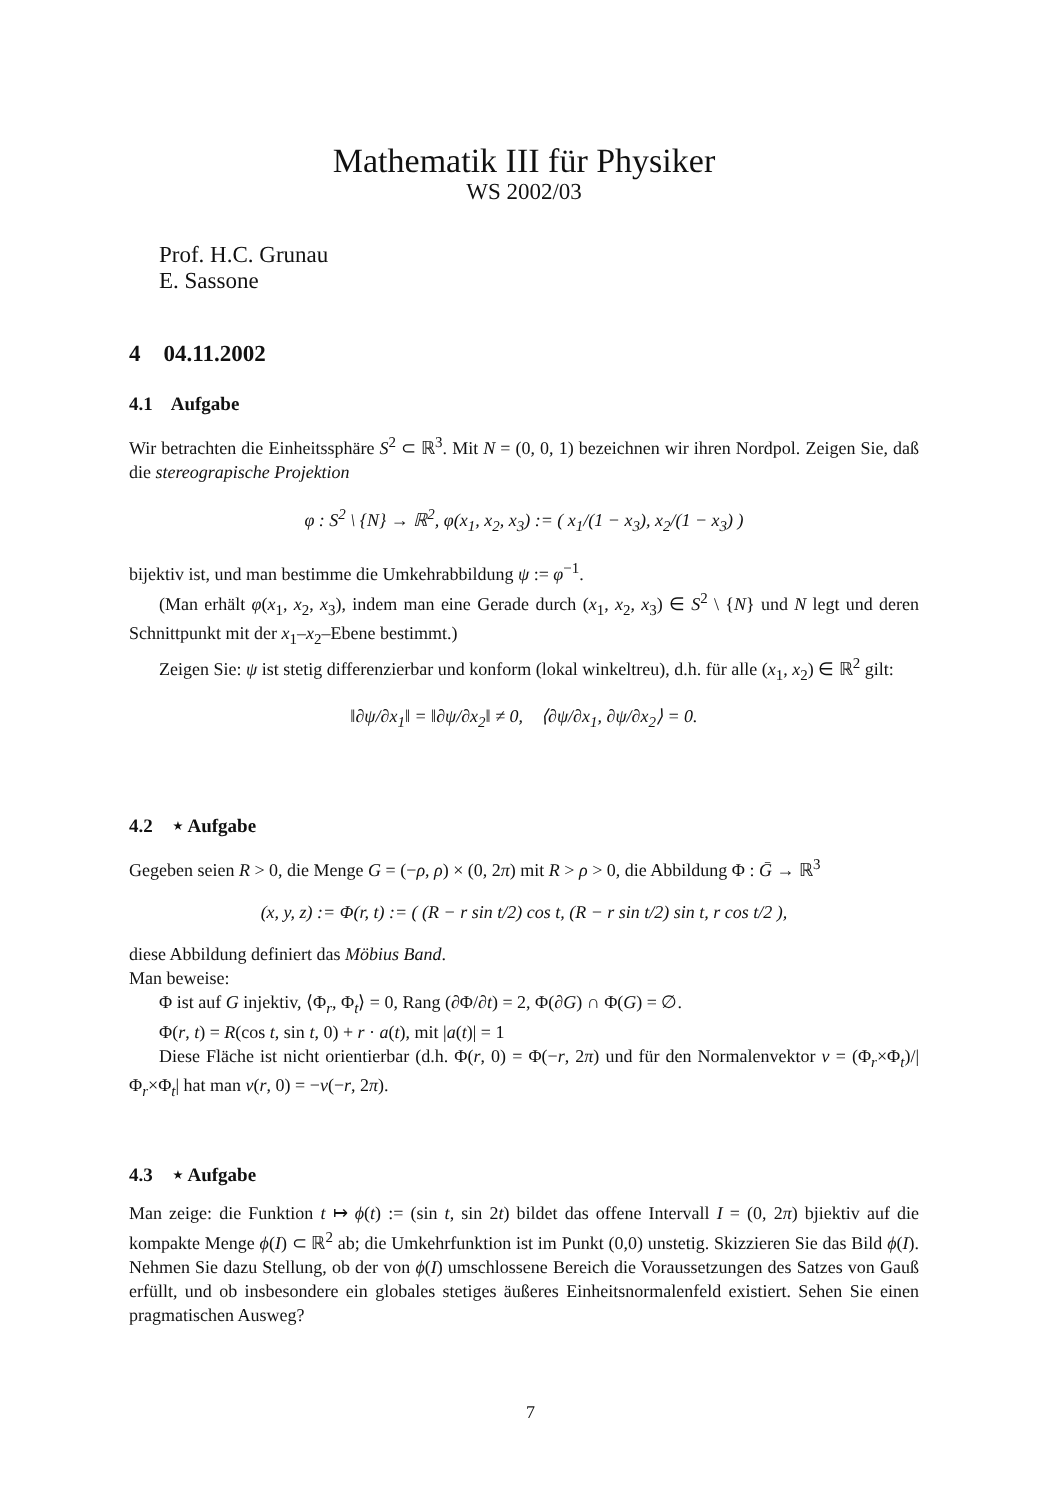Mathematik III für Physiker
WS 2002/03
Prof. H.C. Grunau
E. Sassone
4 04.11.2002
4.1 Aufgabe
Wir betrachten die Einheitssphäre S<sup>2</sup> ⊂ ℝ<sup>3</sup>. Mit N = (0, 0, 1) bezeichnen wir ihren Nordpol. Zeigen Sie, daß die stereograpische Projektion
φ : S<sup>2</sup> \ {N} → ℝ<sup>2</sup>, φ(x<sub>1</sub>, x<sub>2</sub>, x<sub>3</sub>) := ( x<sub>1</sub>/(1 − x<sub>3</sub>), x<sub>2</sub>/(1 − x<sub>3</sub>) )
bijektiv ist, und man bestimme die Umkehrabbildung ψ := φ<sup>−1</sup>.
(Man erhält φ(x<sub>1</sub>, x<sub>2</sub>, x<sub>3</sub>), indem man eine Gerade durch (x<sub>1</sub>, x<sub>2</sub>, x<sub>3</sub>) ∈ S<sup>2</sup> \ {N} und N legt und deren Schnittpunkt mit der x<sub>1</sub>–x<sub>2</sub>–Ebene bestimmt.)
Zeigen Sie: ψ ist stetig differenzierbar und konform (lokal winkeltreu), d.h. für alle (x<sub>1</sub>, x<sub>2</sub>) ∈ ℝ<sup>2</sup> gilt:
‖∂ψ/∂x<sub>1</sub>‖ = ‖∂ψ/∂x<sub>2</sub>‖ ≠ 0, ⟨∂ψ/∂x<sub>1</sub>, ∂ψ/∂x<sub>2</sub>⟩ = 0.
4.2 ⋆ Aufgabe
Gegeben seien R > 0, die Menge G = (−ρ, ρ) × (0, 2π) mit R > ρ > 0, die Abbildung Φ : Ḡ → ℝ<sup>3</sup>
(x, y, z) := Φ(r, t) := ( (R − r sin t/2) cos t, (R − r sin t/2) sin t, r cos t/2 ),
diese Abbildung definiert das Möbius Band.
Man beweise:
Φ ist auf G injektiv, ⟨Φ<sub>r</sub>, Φ<sub>t</sub>⟩ = 0, Rang (∂Φ/∂t) = 2, Φ(∂G) ∩ Φ(G) = ∅.
Φ(r, t) = R(cos t, sin t, 0) + r · a(t), mit |a(t)| = 1
Diese Fläche ist nicht orientierbar (d.h. Φ(r, 0) = Φ(−r, 2π) und für den Normalenvektor ν = (Φ<sub>r</sub>×Φ<sub>t</sub>)/|Φ<sub>r</sub>×Φ<sub>t</sub>| hat man ν(r, 0) = −ν(−r, 2π).
4.3 ⋆ Aufgabe
Man zeige: die Funktion t ↦ ϕ(t) := (sin t, sin 2t) bildet das offene Intervall I = (0, 2π) bjiektiv auf die kompakte Menge ϕ(I) ⊂ ℝ<sup>2</sup> ab; die Umkehrfunktion ist im Punkt (0,0) unstetig. Skizzieren Sie das Bild ϕ(I). Nehmen Sie dazu Stellung, ob der von ϕ(I) umschlossene Bereich die Voraussetzungen des Satzes von Gauß erfüllt, und ob insbesondere ein globales stetiges äußeres Einheitsnormalenfeld existiert. Sehen Sie einen pragmatischen Ausweg?
7